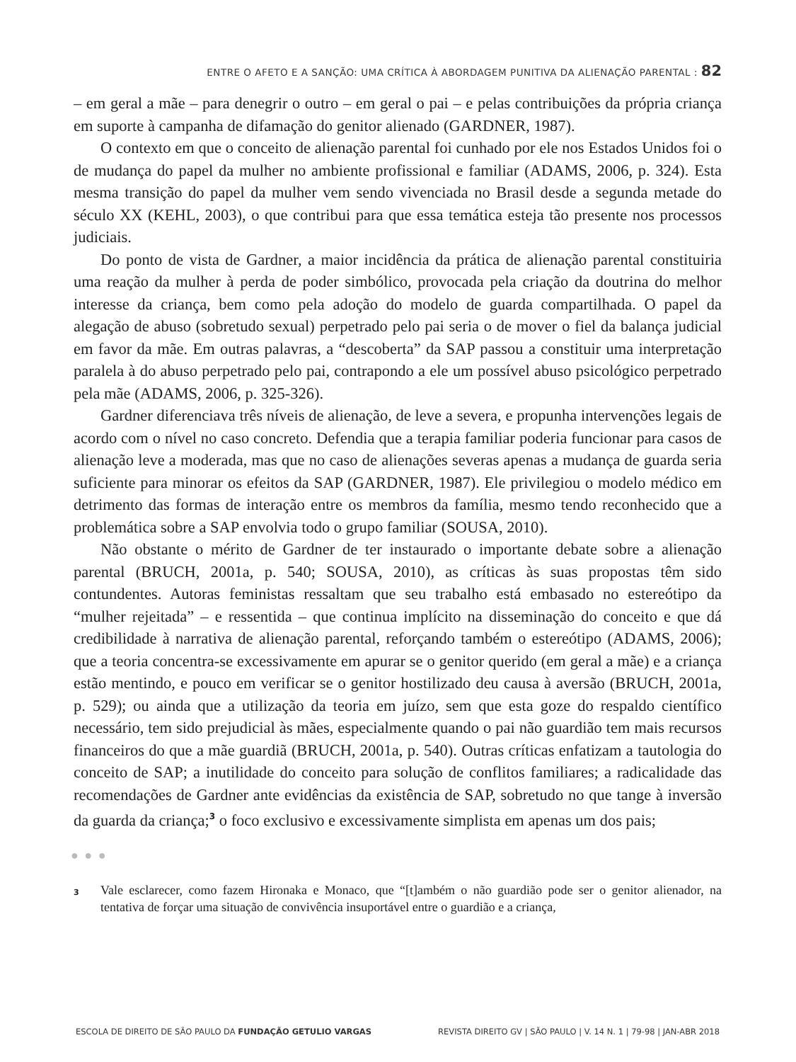ENTRE O AFETO E A SANÇÃO: UMA CRÍTICA À ABORDAGEM PUNITIVA DA ALIENAÇÃO PARENTAL : 82
– em geral a mãe – para denegrir o outro – em geral o pai – e pelas contribuições da própria criança em suporte à campanha de difamação do genitor alienado (GARDNER, 1987).
O contexto em que o conceito de alienação parental foi cunhado por ele nos Estados Unidos foi o de mudança do papel da mulher no ambiente profissional e familiar (ADAMS, 2006, p. 324). Esta mesma transição do papel da mulher vem sendo vivenciada no Brasil desde a segunda metade do século XX (KEHL, 2003), o que contribui para que essa temática esteja tão presente nos processos judiciais.
Do ponto de vista de Gardner, a maior incidência da prática de alienação parental constituiria uma reação da mulher à perda de poder simbólico, provocada pela criação da doutrina do melhor interesse da criança, bem como pela adoção do modelo de guarda compartilhada. O papel da alegação de abuso (sobretudo sexual) perpetrado pelo pai seria o de mover o fiel da balança judicial em favor da mãe. Em outras palavras, a “descoberta” da SAP passou a constituir uma interpretação paralela à do abuso perpetrado pelo pai, contrapondo a ele um possível abuso psicológico perpetrado pela mãe (ADAMS, 2006, p. 325-326).
Gardner diferenciava três níveis de alienação, de leve a severa, e propunha intervenções legais de acordo com o nível no caso concreto. Defendia que a terapia familiar poderia funcionar para casos de alienação leve a moderada, mas que no caso de alienações severas apenas a mudança de guarda seria suficiente para minorar os efeitos da SAP (GARDNER, 1987). Ele privilegiou o modelo médico em detrimento das formas de interação entre os membros da família, mesmo tendo reconhecido que a problemática sobre a SAP envolvia todo o grupo familiar (SOUSA, 2010).
Não obstante o mérito de Gardner de ter instaurado o importante debate sobre a alienação parental (BRUCH, 2001a, p. 540; SOUSA, 2010), as críticas às suas propostas têm sido contundentes. Autoras feministas ressaltam que seu trabalho está embasado no estereótipo da “mulher rejeitada” – e ressentida – que continua implícito na disseminação do conceito e que dá credibilidade à narrativa de alienação parental, reforçando também o estereótipo (ADAMS, 2006); que a teoria concentra-se excessivamente em apurar se o genitor querido (em geral a mãe) e a criança estão mentindo, e pouco em verificar se o genitor hostilizado deu causa à aversão (BRUCH, 2001a, p. 529); ou ainda que a utilização da teoria em juízo, sem que esta goze do respaldo científico necessário, tem sido prejudicial às mães, especialmente quando o pai não guardião tem mais recursos financeiros do que a mãe guardiã (BRUCH, 2001a, p. 540). Outras críticas enfatizam a tautologia do conceito de SAP; a inutilidade do conceito para solução de conflitos familiares; a radicalidade das recomendações de Gardner ante evidências da existência de SAP, sobretudo no que tange à inversão da guarda da criança;<sup>3</sup> o foco exclusivo e excessivamente simplista em apenas um dos pais;
● ● ●
3 Vale esclarecer, como fazem Hironaka e Monaco, que “[t]ambém o não guardião pode ser o genitor alienador, na tentativa de forçar uma situação de convivência insuportável entre o guardião e a criança,
ESCOLA DE DIREITO DE SÃO PAULO DA FUNDAÇÃO GETULIO VARGAS REVISTA DIREITO GV | SÃO PAULO | V. 14 N. 1 | 79-98 | JAN-ABR 2018